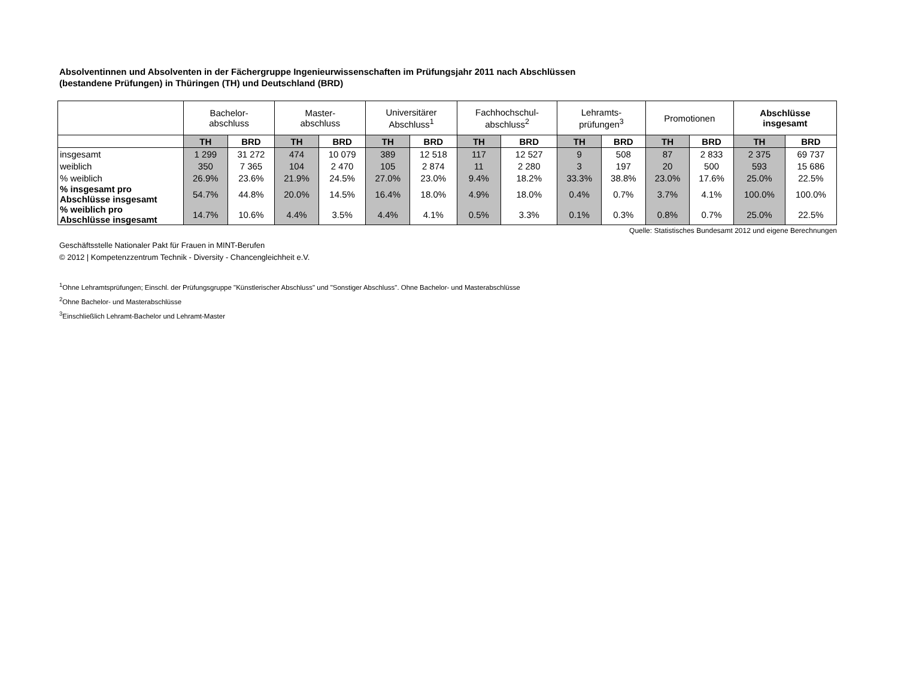Absolventinnen und Absolventen in der Fächergruppe Ingenieurwissenschaften im Prüfungsjahr 2011 nach Abschlüssen
(bestandene Prüfungen) in Thüringen (TH) und Deutschland (BRD)
| | Bachelor- abschluss | | Master- abschluss | | Universitärer Abschluss<sup>1</sup> | | Fachhochschul- abschluss<sup>2</sup> | | Lehramts- prüfungen<sup>3</sup> | | Promotionen | | Abschlüsse insgesamt | |
| | TH | BRD | TH | BRD | TH | BRD | TH | BRD | TH | BRD | TH | BRD | TH | BRD |
| insgesamt | 1 299 | 31 272 | 474 | 10 079 | 389 | 12 518 | 117 | 12 527 | 9 | 508 | 87 | 2 833 | 2 375 | 69 737 |
| weiblich | 350 | 7 365 | 104 | 2 470 | 105 | 2 874 | 11 | 2 280 | 3 | 197 | 20 | 500 | 593 | 15 686 |
| % weiblich | 26.9% | 23.6% | 21.9% | 24.5% | 27.0% | 23.0% | 9.4% | 18.2% | 33.3% | 38.8% | 23.0% | 17.6% | 25.0% | 22.5% |
| % insgesamt pro Abschlüsse insgesamt | 54.7% | 44.8% | 20.0% | 14.5% | 16.4% | 18.0% | 4.9% | 18.0% | 0.4% | 0.7% | 3.7% | 4.1% | 100.0% | 100.0% |
| % weiblich pro Abschlüsse insgesamt | 14.7% | 10.6% | 4.4% | 3.5% | 4.4% | 4.1% | 0.5% | 3.3% | 0.1% | 0.3% | 0.8% | 0.7% | 25.0% | 22.5% |
Quelle: Statistisches Bundesamt 2012 und eigene Berechnungen
Geschäftsstelle Nationaler Pakt für Frauen in MINT-Berufen
© 2012 | Kompetenzzentrum Technik - Diversity - Chancengleichheit e.V.
<sup>1</sup> Ohne Lehramtsprüfungen; Einschl. der Prüfungsgruppe "Künstlerischer Abschluss" und "Sonstiger Abschluss". Ohne Bachelor- und Masterabschlüsse
<sup>2</sup> Ohne Bachelor- und Masterabschlüsse
<sup>3</sup> Einschließlich Lehramt-Bachelor und Lehramt-Master